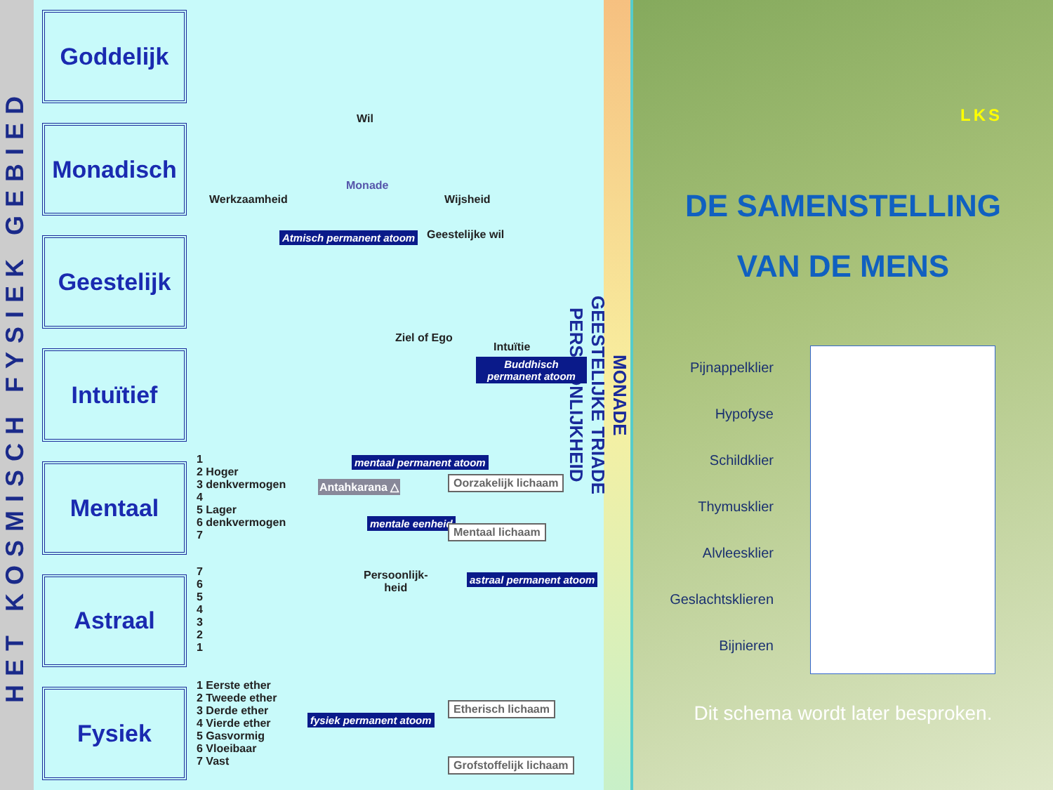HET KOSMISCH FYSIEK GEBIED
Goddelijk
Monadisch
Geestelijk
Intuïtief
Mentaal
Astraal
Fysiek
Wil
Monade
Werkzaamheid Wijsheid
Atmisch permanent atoom Geestelijke wil
Ziel of Ego
Intuïtie
Buddhisch permanent atoom
1
2 Hoger
3 denkvermogen
4
5 Lager
6 denkvermogen
7
mentaal permanent atoom
Antahkarana △ Oorzakelijk lichaam
mentale eenheid
Mentaal lichaam
7
6
5
4
3
2
1
Persoonlijk-
heid
astraal permanent atoom
1 Eerste ether
2 Tweede ether
3 Derde ether
4 Vierde ether
5 Gasvormig
6 Vloeibaar
7 Vast
Etherisch lichaam
fysiek permanent atoom
Grofstoffelijk lichaam
MONADE
GEESTELIJKE TRIADE
PERSOONLIJKHEID
LKS
DE SAMENSTELLING
VAN DE MENS
Pijnappelklier
Hypofyse
Schildklier
Thymusklier
Alvleesklier
Geslachtsklieren
Bijnieren
Dit schema wordt later besproken.